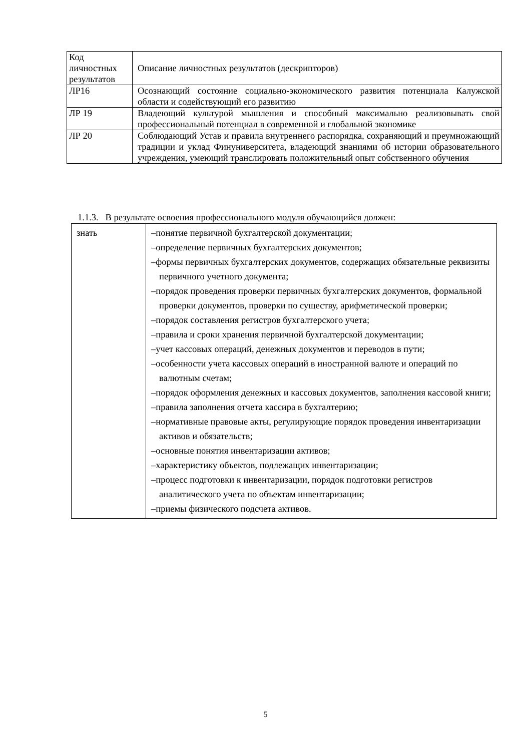| Код личностных результатов | Описание личностных результатов (дескрипторов) |
| ЛР16 | Осознающий состояние социально-экономического развития потенциала Калужской области и содействующий его развитию |
| ЛР 19 | Владеющий культурой мышления и способный максимально реализовывать свой профессиональный потенциал в современной и глобальной экономике |
| ЛР 20 | Соблюдающий Устав и правила внутреннего распорядка, сохраняющий и преумножающий традиции и уклад Финуниверситета, владеющий знаниями об истории образовательного учреждения, умеющий транслировать положительный опыт собственного обучения |
1.1.3. В результате освоения профессионального модуля обучающийся должен:
| знать | –понятие первичной бухгалтерской документации; –определение первичных бухгалтерских документов; –формы первичных бухгалтерских документов, содержащих обязательные реквизиты первичного учетного документа; –порядок проведения проверки первичных бухгалтерских документов, формальной проверки документов, проверки по существу, арифметической проверки; –порядок составления регистров бухгалтерского учета; –правила и сроки хранения первичной бухгалтерской документации; –учет кассовых операций, денежных документов и переводов в пути; –особенности учета кассовых операций в иностранной валюте и операций по валютным счетам; –порядок оформления денежных и кассовых документов, заполнения кассовой книги; –правила заполнения отчета кассира в бухгалтерию; –нормативные правовые акты, регулирующие порядок проведения инвентаризации активов и обязательств; –основные понятия инвентаризации активов; –характеристику объектов, подлежащих инвентаризации; –процесс подготовки к инвентаризации, порядок подготовки регистров аналитического учета по объектам инвентаризации; –приемы физического подсчета активов. |
5